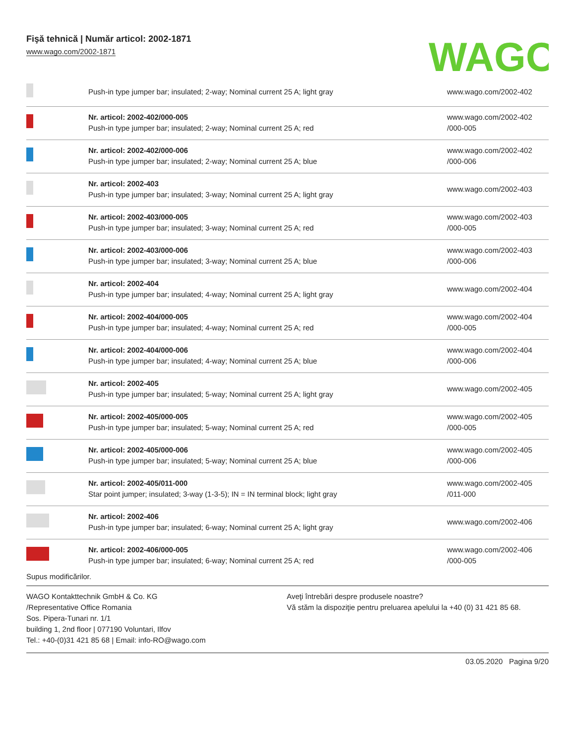Fişă tehnică | Număr articol: 2002-1871
www.wago.com/2002-1871
WAGO
| | Push-in type jumper bar; insulated; 2-way; Nominal current 25 A; light gray | www.wago.com/2002-402 |
| | Nr. articol: 2002-402/000-005 Push-in type jumper bar; insulated; 2-way; Nominal current 25 A; red | www.wago.com/2002-402 /000-005 |
| | Nr. articol: 2002-402/000-006 Push-in type jumper bar; insulated; 2-way; Nominal current 25 A; blue | www.wago.com/2002-402 /000-006 |
| | Nr. articol: 2002-403 Push-in type jumper bar; insulated; 3-way; Nominal current 25 A; light gray | www.wago.com/2002-403 |
| | Nr. articol: 2002-403/000-005 Push-in type jumper bar; insulated; 3-way; Nominal current 25 A; red | www.wago.com/2002-403 /000-005 |
| | Nr. articol: 2002-403/000-006 Push-in type jumper bar; insulated; 3-way; Nominal current 25 A; blue | www.wago.com/2002-403 /000-006 |
| | Nr. articol: 2002-404 Push-in type jumper bar; insulated; 4-way; Nominal current 25 A; light gray | www.wago.com/2002-404 |
| | Nr. articol: 2002-404/000-005 Push-in type jumper bar; insulated; 4-way; Nominal current 25 A; red | www.wago.com/2002-404 /000-005 |
| | Nr. articol: 2002-404/000-006 Push-in type jumper bar; insulated; 4-way; Nominal current 25 A; blue | www.wago.com/2002-404 /000-006 |
| | Nr. articol: 2002-405 Push-in type jumper bar; insulated; 5-way; Nominal current 25 A; light gray | www.wago.com/2002-405 |
| | Nr. articol: 2002-405/000-005 Push-in type jumper bar; insulated; 5-way; Nominal current 25 A; red | www.wago.com/2002-405 /000-005 |
| | Nr. articol: 2002-405/000-006 Push-in type jumper bar; insulated; 5-way; Nominal current 25 A; blue | www.wago.com/2002-405 /000-006 |
| | Nr. articol: 2002-405/011-000 Star point jumper; insulated; 3-way (1-3-5); IN = IN terminal block; light gray | www.wago.com/2002-405 /011-000 |
| | Nr. articol: 2002-406 Push-in type jumper bar; insulated; 6-way; Nominal current 25 A; light gray | www.wago.com/2002-406 |
| | Nr. articol: 2002-406/000-005 Push-in type jumper bar; insulated; 6-way; Nominal current 25 A; red | www.wago.com/2002-406 /000-005 |
Supus modificărilor.
WAGO Kontakttechnik GmbH & Co. KG
/Representative Office Romania
Sos. Pipera-Tunari nr. 1/1
building 1, 2nd floor | 077190 Voluntari, Ilfov
Tel.: +40-(0)31 421 85 68 | Email: info-RO@wago.com
Aveţi întrebări despre produsele noastre?
Vă stăm la dispoziţie pentru preluarea apelului la +40 (0) 31 421 85 68.
03.05.2020 Pagina 9/20